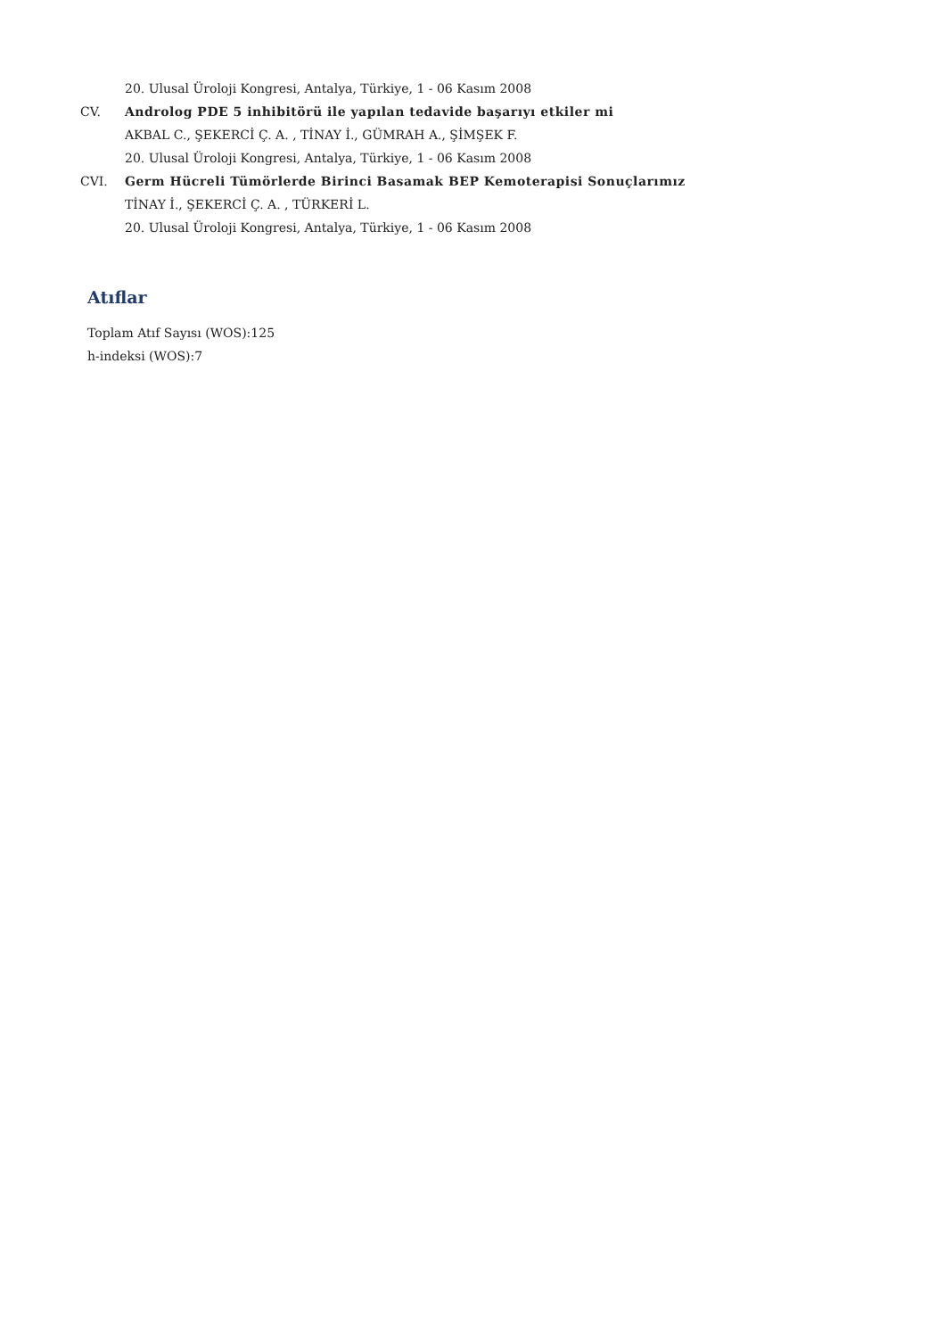20. Ulusal Üroloji Kongresi, Antalya, Türkiye, 1 - 06 Kasım 2008
CV. Androlog PDE 5 inhibitörü ile yapılan tedavide başarıyı etkiler mi
AKBAL C., ŞEKERCİ Ç. A. , TİNAY İ., GÜMRAH A., ŞİMŞEK F.
20. Ulusal Üroloji Kongresi, Antalya, Türkiye, 1 - 06 Kasım 2008
CVI. Germ Hücreli Tümörlerde Birinci Basamak BEP Kemoterapisi Sonuçlarımız
TİNAY İ., ŞEKERCİ Ç. A. , TÜRKERİ L.
20. Ulusal Üroloji Kongresi, Antalya, Türkiye, 1 - 06 Kasım 2008
Atıflar
Toplam Atıf Sayısı (WOS):125
h-indeksi (WOS):7